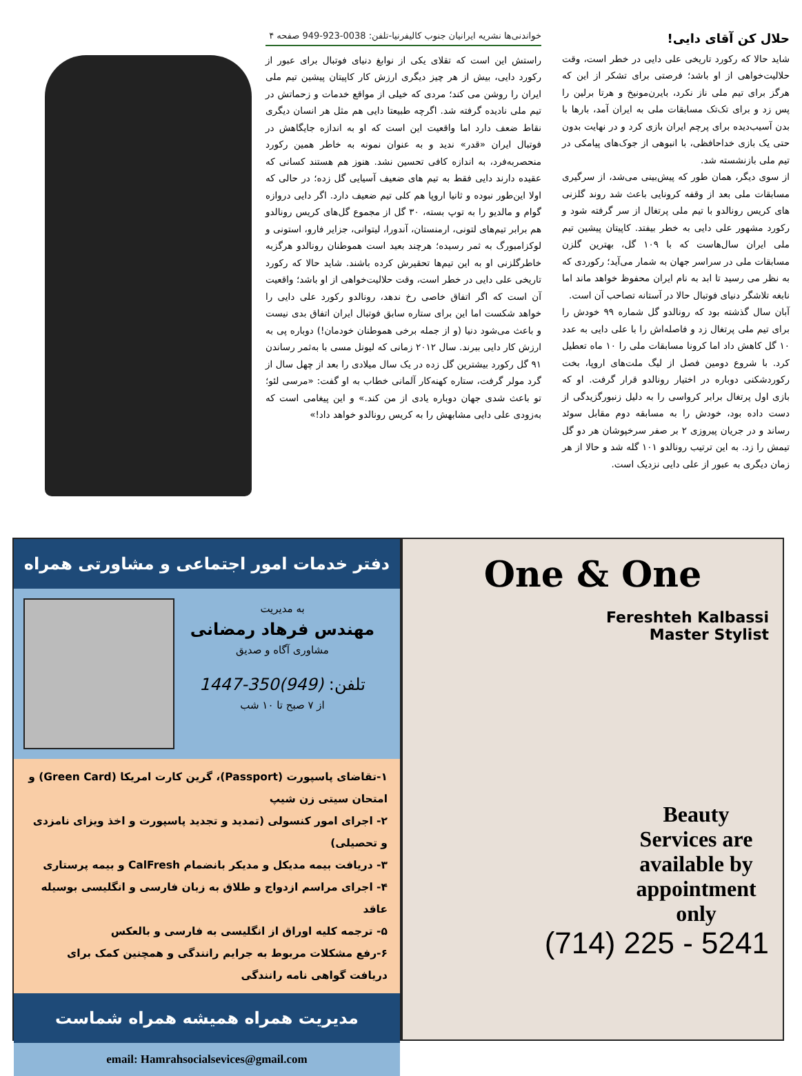حلال کن آقای دایی!
شاید حالا که رکورد تاریخی علی دایی در خطر است، وقت حلالیت‌خواهی از او باشد؛ فرصتی برای تشکر از این که هرگز برای تیم ملی ناز نکرد، بایرن‌مونیخ و هرتا برلین را پس زد و برای تک‌تک مسابقات ملی به ایران آمد، بارها با بدن آسیب‌دیده برای پرچم ایران بازی کرد و در نهایت بدون حتی یک بازی خداحافظی، با انبوهی از جوک‌های پیامکی در تیم ملی بازنشسته شد.
از سوی دیگر، همان طور که پیش‌بینی می‌شد، از سرگیری مسابقات ملی بعد از وقفه کرونایی باعث شد روند گلزنی های کریس رونالدو با تیم ملی پرتغال از سر گرفته شود و رکورد مشهور علی دایی به خطر بیفتد. کاپیتان پیشین تیم ملی ایران سال‌هاست که با ۱۰۹ گل، بهترین گلزن مسابقات ملی در سراسر جهان به شمار می‌آید؛ رکوردی که به نظر می رسید تا ابد به نام ایران محفوظ خواهد ماند اما نابغه تلاشگر دنیای فوتبال حالا در آستانه تصاحب آن است.
آبان سال گذشته بود که رونالدو گل شماره ۹۹ خودش را برای تیم ملی پرتغال زد و فاصله‌اش را با علی دایی به عدد ۱۰ گل کاهش داد اما کرونا مسابقات ملی را ۱۰ ماه تعطیل کرد. با شروع دومین فصل از لیگ ملت‌های اروپا، بخت رکوردشکنی دوباره در اختیار رونالدو قرار گرفت. او که بازی اول پرتغال برابر کرواسی را به دلیل زنبورگزیدگی از دست داده بود، خودش را به مسابقه دوم مقابل سوئد رساند و در جریان پیروزی ۲ بر صفر سرخپوشان هر دو گل تیمش را زد. به این ترتیب رونالدو ۱۰۱ گله شد و حالا از هر زمان دیگری به عبور از علی دایی نزدیک است.
خواندنی‌ها نشریه ایرانیان جنوب کالیفرنیا-تلفن: 0038-923-949 صفحه ۴
راستش این است که تقلای یکی از نوابغ دنیای فوتبال برای عبور از رکورد دایی، بیش از هر چیز دیگری ارزش کار کاپیتان پیشین تیم ملی ایران را روشن می کند؛ مردی که خیلی از مواقع خدمات و زحماتش در تیم ملی نادیده گرفته شد. اگرچه طبیعتا دایی هم مثل هر انسان دیگری نقاط ضعف دارد اما واقعیت این است که او به اندازه جایگاهش در فوتبال ایران «قدر» ندید و به عنوان نمونه به خاطر همین رکورد منحصربه‌فرد، به اندازه کافی تحسین نشد. هنوز هم هستند کسانی که عقیده دارند دایی فقط به تیم های ضعیف آسیایی گل زده؛ در حالی که اولا این‌طور نبوده و ثانیا اروپا هم کلی تیم ضعیف دارد. اگر دایی دروازه گوام و مالدیو را به توپ بسته، ۳۰ گل از مجموع گل‌های کریس رونالدو هم برابر تیم‌های لتونی، ارمنستان، آندورا، لیتوانی، جزایر فارو، استونی و لوکزامبورگ به ثمر رسیده؛ هرچند بعید است هموطنان رونالدو هرگزبه خاطرگلزنی او به این تیم‌ها تحقیرش کرده باشند. شاید حالا که رکورد تاریخی علی دایی در خطر است، وقت حلالیت‌خواهی از او باشد؛ واقعیت آن است که اگر اتفاق خاصی رخ ندهد، رونالدو رکورد علی دایی را خواهد شکست اما این برای ستاره سابق فوتبال ایران اتفاق بدی نیست و باعث می‌شود دنیا (و از جمله برخی هموطنان خودمان!) دوباره پی به ارزش کار دایی ببرند. سال ۲۰۱۲ زمانی که لیونل مسی با به‌ثمر رساندن ۹۱ گل رکورد بیشترین گل زده در یک سال میلادی را بعد از چهل سال از گرد مولر گرفت، ستاره کهنه‌کار آلمانی خطاب به او گفت: «مرسی لئو؛ تو باعث شدی جهان دوباره یادی از من کند.» و این پیغامی است که به‌زودی علی دایی مشابهش را به کریس رونالدو خواهد داد!»
دفتر خدمات امور اجتماعی و مشاورتی همراه
به مدیریت
مهندس فرهاد رمضانی
مشاوری آگاه و صدیق
تلفن: (949)350-1447
از ۷ صبح تا ۱۰ شب
۱-تقاضای پاسپورت (Passport)، گرین کارت امریکا (Green Card) و امتحان سیتی زن شیپ
۲- اجرای امور کنسولی (تمدید و تجدید پاسپورت و اخذ ویزای نامزدی و تحصیلی)
۳- دریافت بیمه مدیکل و مدیکر بانضمام CalFresh و بیمه پرستاری
۴- اجرای مراسم ازدواج و طلاق به زبان فارسی و انگلیسی بوسیله عاقد
۵- ترجمه کلیه اوراق از انگلیسی به فارسی و بالعکس
۶-رفع مشکلات مربوط به جرایم رانندگی و همچنین کمک برای دریافت گواهی نامه رانندگی
مدیریت همراه همیشه همراه شماست
email: Hamrahsocialsevices@gmail.com
One & One
Fereshteh Kalbassi
Master Stylist
Beauty Services are available by appointment only
(714) 225 - 5241